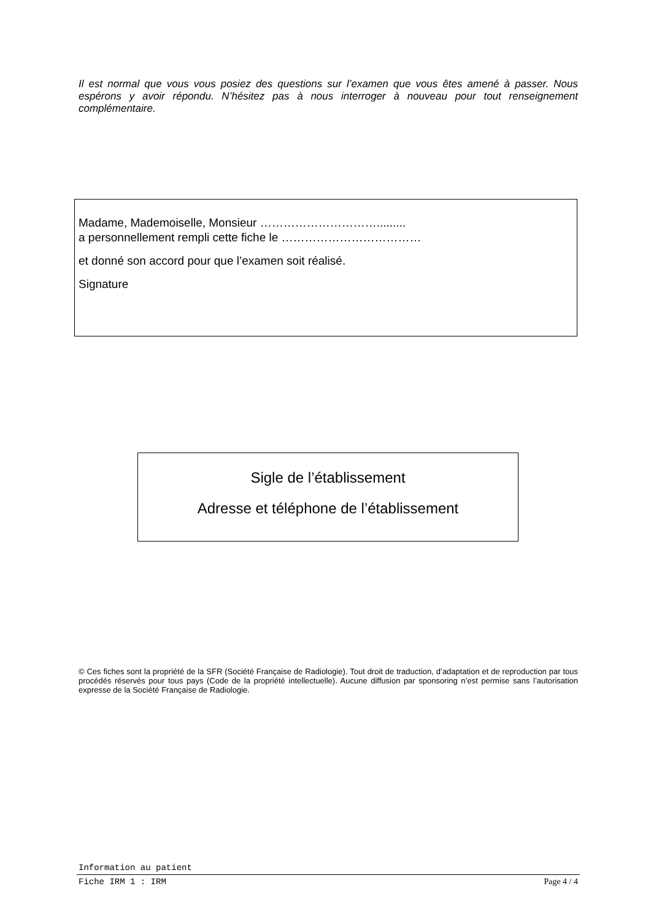Il est normal que vous vous posiez des questions sur l’examen que vous êtes amené à passer. Nous espérons y avoir répondu. N’hésitez pas à nous interroger à nouveau pour tout renseignement complémentaire.
Madame, Mademoiselle, Monsieur ………………………….........
a personnellement rempli cette fiche le ………………………………
et donné son accord pour que l’examen soit réalisé.
Signature
Sigle de l’établissement
Adresse et téléphone de l’établissement
© Ces fiches sont la propriété de la SFR (Société Française de Radiologie). Tout droit de traduction, d’adaptation et de reproduction par tous procédés réservés pour tous pays (Code de la propriété intellectuelle). Aucune diffusion par sponsoring n’est permise sans l’autorisation expresse de la Société Française de Radiologie.
Information au patient
Fiche IRM 1 : IRM Page 4 / 4